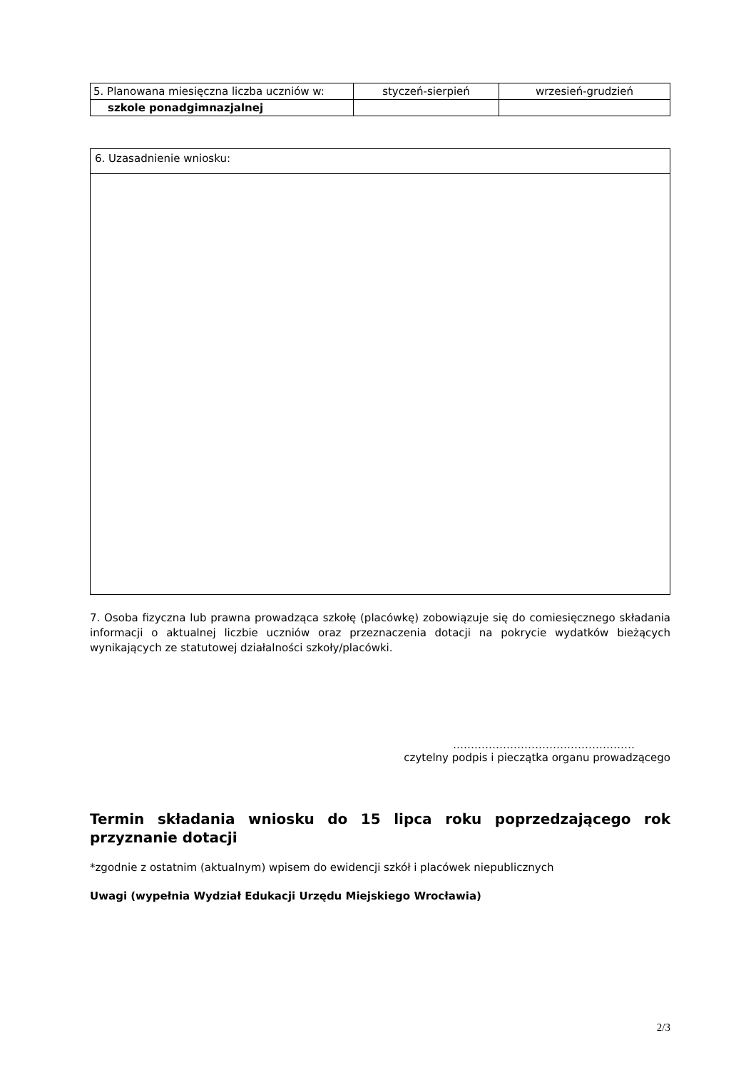| 5. Planowana miesięczna liczba uczniów w: | styczeń-sierpień | wrzesień-grudzień |
| szkole ponadgimnazjalnej | | |
| 6. Uzasadnienie wniosku: |
7. Osoba fizyczna lub prawna prowadząca szkołę (placówkę) zobowiązuje się do comiesięcznego składania informacji o aktualnej liczbie uczniów oraz przeznaczenia dotacji na pokrycie wydatków bieżących wynikających ze statutowej działalności szkoły/placówki.
……………………………………………
czytelny podpis i pieczątka organu prowadzącego
Termin składania wniosku do 15 lipca roku poprzedzającego rok przyznanie dotacji
*zgodnie z ostatnim (aktualnym) wpisem do ewidencji szkół i placówek niepublicznych
Uwagi (wypełnia Wydział Edukacji Urzędu Miejskiego Wrocławia)
2/3